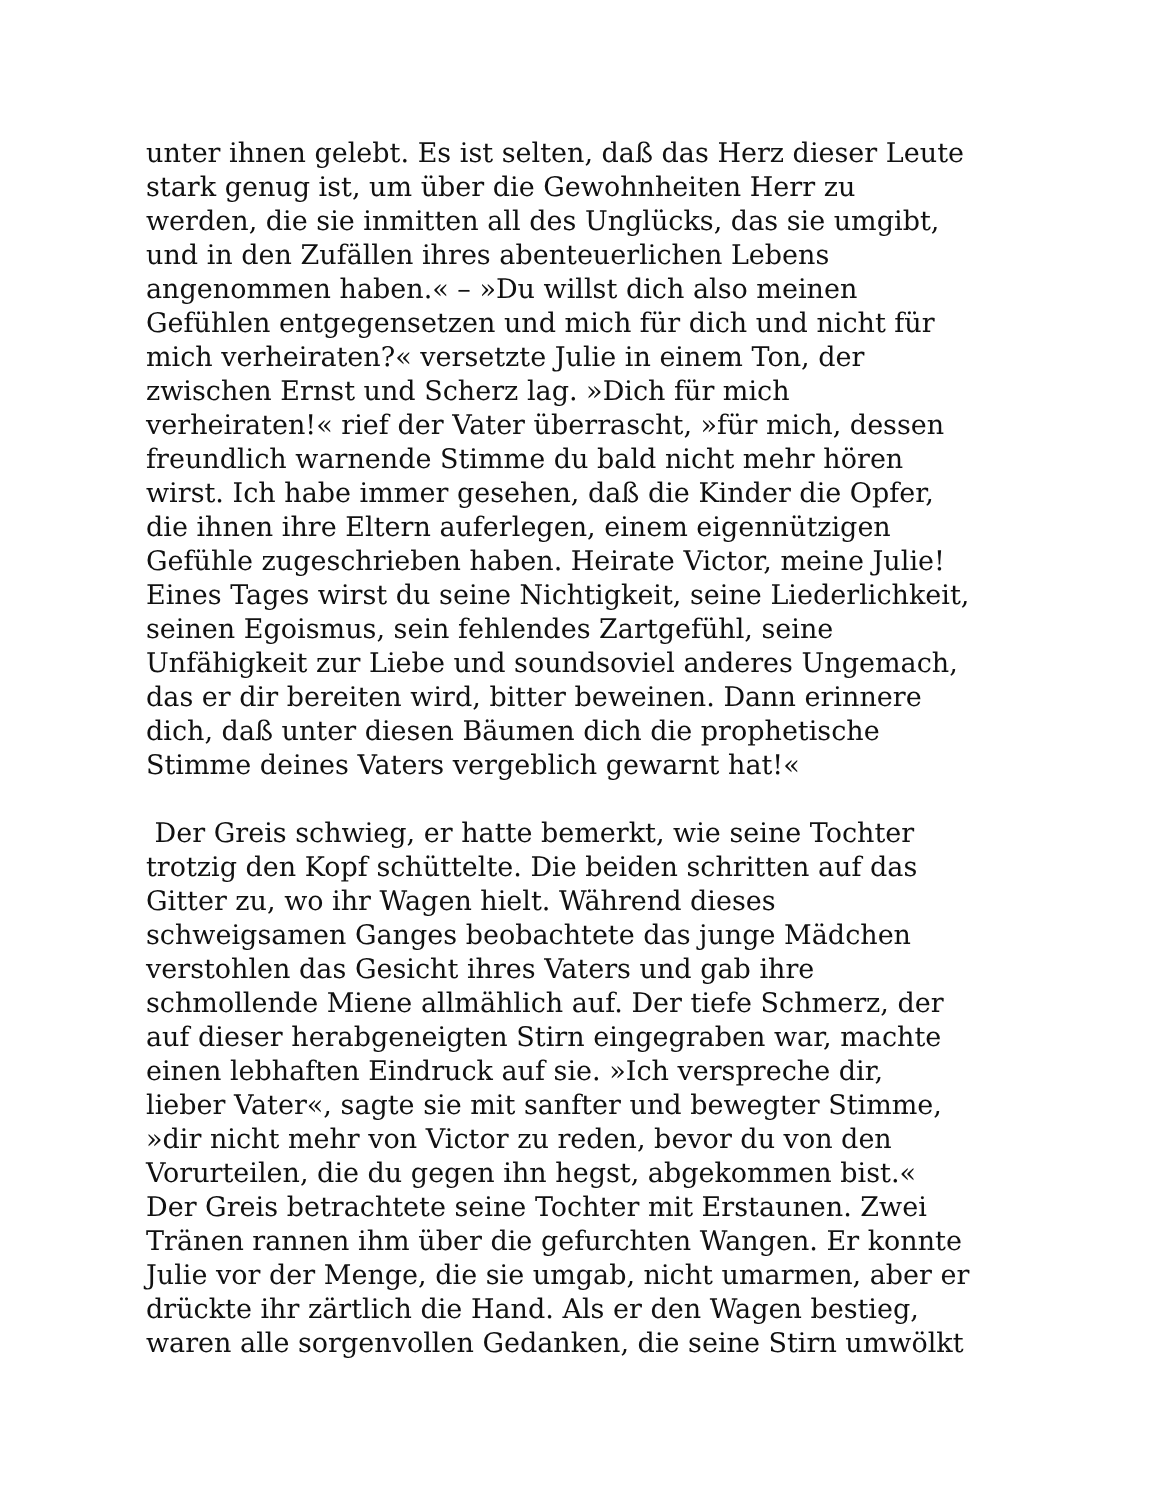unter ihnen gelebt. Es ist selten, daß das Herz dieser Leute
stark genug ist, um über die Gewohnheiten Herr zu
werden, die sie inmitten all des Unglücks, das sie umgibt,
und in den Zufällen ihres abenteuerlichen Lebens
angenommen haben.« – »Du willst dich also meinen
Gefühlen entgegensetzen und mich für dich und nicht für
mich verheiraten?« versetzte Julie in einem Ton, der
zwischen Ernst und Scherz lag. »Dich für mich
verheiraten!« rief der Vater überrascht, »für mich, dessen
freundlich warnende Stimme du bald nicht mehr hören
wirst. Ich habe immer gesehen, daß die Kinder die Opfer,
die ihnen ihre Eltern auferlegen, einem eigennützigen
Gefühle zugeschrieben haben. Heirate Victor, meine Julie!
Eines Tages wirst du seine Nichtigkeit, seine Liederlichkeit,
seinen Egoismus, sein fehlendes Zartgefühl, seine
Unfähigkeit zur Liebe und soundsoviel anderes Ungemach,
das er dir bereiten wird, bitter beweinen. Dann erinnere
dich, daß unter diesen Bäumen dich die prophetische
Stimme deines Vaters vergeblich gewarnt hat!«
Der Greis schwieg, er hatte bemerkt, wie seine Tochter
trotzig den Kopf schüttelte. Die beiden schritten auf das
Gitter zu, wo ihr Wagen hielt. Während dieses
schweigsamen Ganges beobachtete das junge Mädchen
verstohlen das Gesicht ihres Vaters und gab ihre
schmollende Miene allmählich auf. Der tiefe Schmerz, der
auf dieser herabgeneigten Stirn eingegraben war, machte
einen lebhaften Eindruck auf sie. »Ich verspreche dir,
lieber Vater«, sagte sie mit sanfter und bewegter Stimme,
»dir nicht mehr von Victor zu reden, bevor du von den
Vorurteilen, die du gegen ihn hegst, abgekommen bist.«
Der Greis betrachtete seine Tochter mit Erstaunen. Zwei
Tränen rannen ihm über die gefurchten Wangen. Er konnte
Julie vor der Menge, die sie umgab, nicht umarmen, aber er
drückte ihr zärtlich die Hand. Als er den Wagen bestieg,
waren alle sorgenvollen Gedanken, die seine Stirn umwölkt